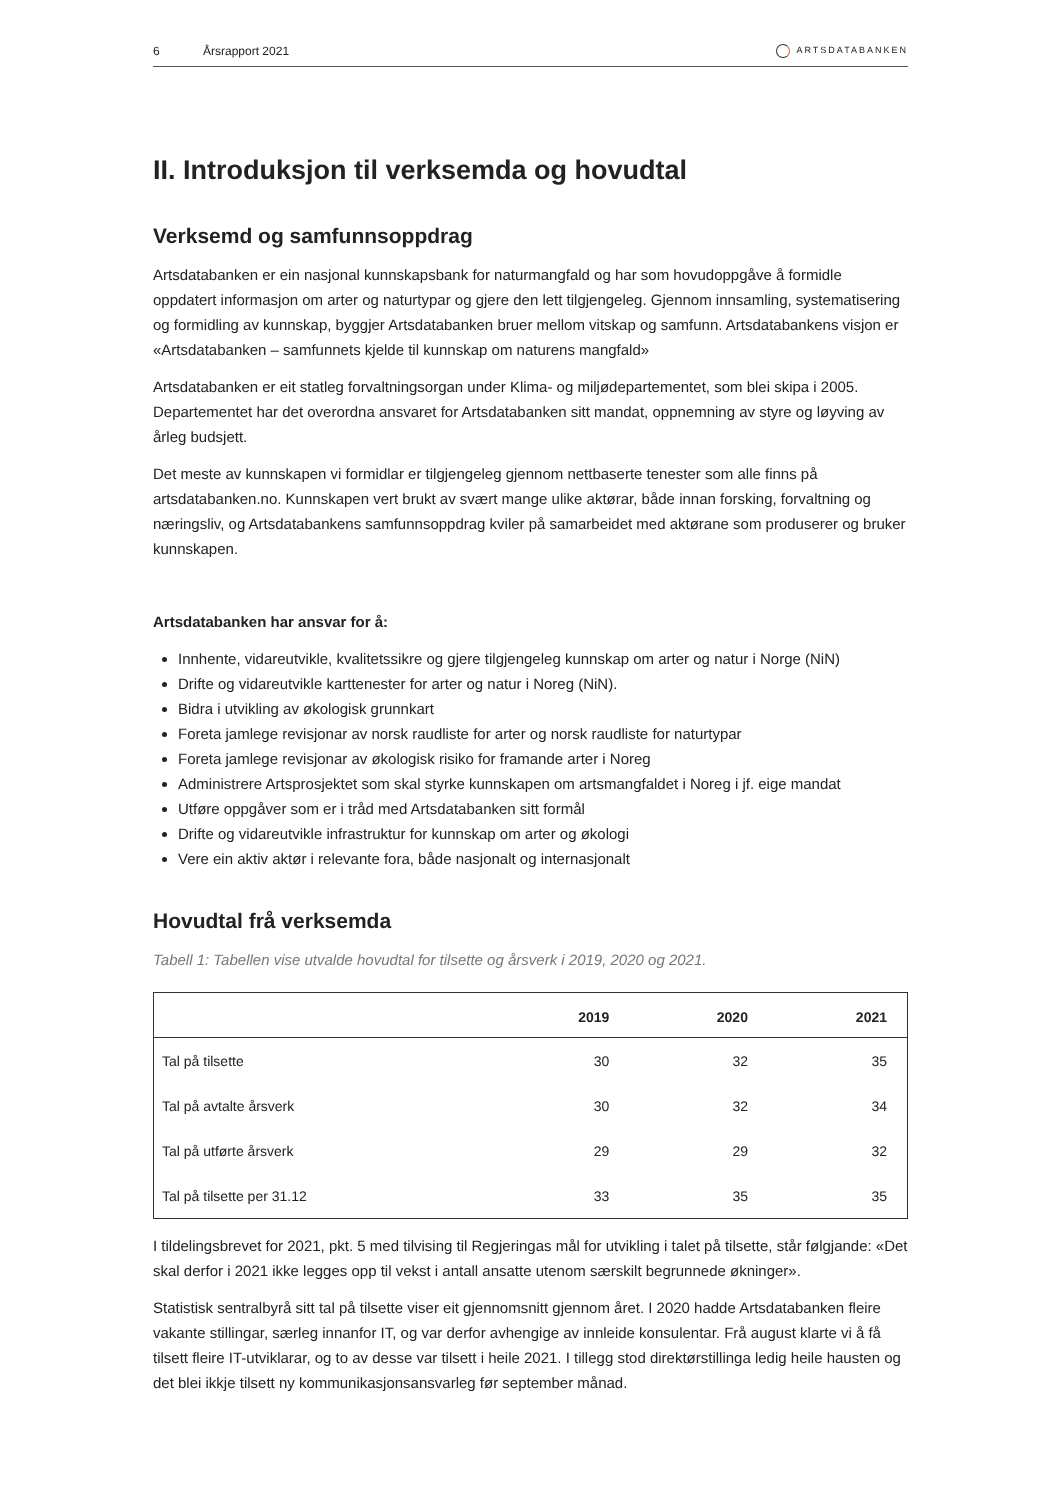6
Årsrapport 2021
ARTSDATABANKEN
II. Introduksjon til verksemda og hovudtal
Verksemd og samfunnsoppdrag
Artsdatabanken er ein nasjonal kunnskapsbank for naturmangfald og har som hovudoppgåve å formidle oppdatert informasjon om arter og naturtypar og gjere den lett tilgjengeleg. Gjennom innsamling, systematisering og formidling av kunnskap, byggjer Artsdatabanken bruer mellom vitskap og samfunn. Artsdatabankens visjon er «Artsdatabanken – samfunnets kjelde til kunnskap om naturens mangfald»
Artsdatabanken er eit statleg forvaltningsorgan under Klima- og miljødepartementet, som blei skipa i 2005. Departementet har det overordna ansvaret for Artsdatabanken sitt mandat, oppnemning av styre og løyving av årleg budsjett.
Det meste av kunnskapen vi formidlar er tilgjengeleg gjennom nettbaserte tenester som alle finns på artsdatabanken.no. Kunnskapen vert brukt av svært mange ulike aktørar, både innan forsking, forvaltning og næringsliv, og Artsdatabankens samfunnsoppdrag kviler på samarbeidet med aktørane som produserer og bruker kunnskapen.
Artsdatabanken har ansvar for å:
Innhente, vidareutvikle, kvalitetssikre og gjere tilgjengeleg kunnskap om arter og natur i Norge (NiN)
Drifte og vidareutvikle karttenester for arter og natur i Noreg (NiN).
Bidra i utvikling av økologisk grunnkart
Foreta jamlege revisjonar av norsk raudliste for arter og norsk raudliste for naturtypar
Foreta jamlege revisjonar av økologisk risiko for framande arter i Noreg
Administrere Artsprosjektet som skal styrke kunnskapen om artsmangfaldet i Noreg i jf. eige mandat
Utføre oppgåver som er i tråd med Artsdatabanken sitt formål
Drifte og vidareutvikle infrastruktur for kunnskap om arter og økologi
Vere ein aktiv aktør i relevante fora, både nasjonalt og internasjonalt
Hovudtal frå verksemda
Tabell 1: Tabellen vise utvalde hovudtal for tilsette og årsverk i 2019, 2020 og 2021.
| | 2019 | 2020 | 2021 |
| --- | --- | --- | --- |
| Tal på tilsette | 30 | 32 | 35 |
| Tal på avtalte årsverk | 30 | 32 | 34 |
| Tal på utførte årsverk | 29 | 29 | 32 |
| Tal på tilsette per 31.12 | 33 | 35 | 35 |
I tildelingsbrevet for 2021, pkt. 5 med tilvising til Regjeringas mål for utvikling i talet på tilsette, står følgjande: «Det skal derfor i 2021 ikke legges opp til vekst i antall ansatte utenom særskilt begrunnede økninger».
Statistisk sentralbyrå sitt tal på tilsette viser eit gjennomsnitt gjennom året. I 2020 hadde Artsdatabanken fleire vakante stillingar, særleg innanfor IT, og var derfor avhengige av innleide konsulentar. Frå august klarte vi å få tilsett fleire IT-utviklarar, og to av desse var tilsett i heile 2021. I tillegg stod direktørstillinga ledig heile hausten og det blei ikkje tilsett ny kommunikasjonsansvarleg før september månad.